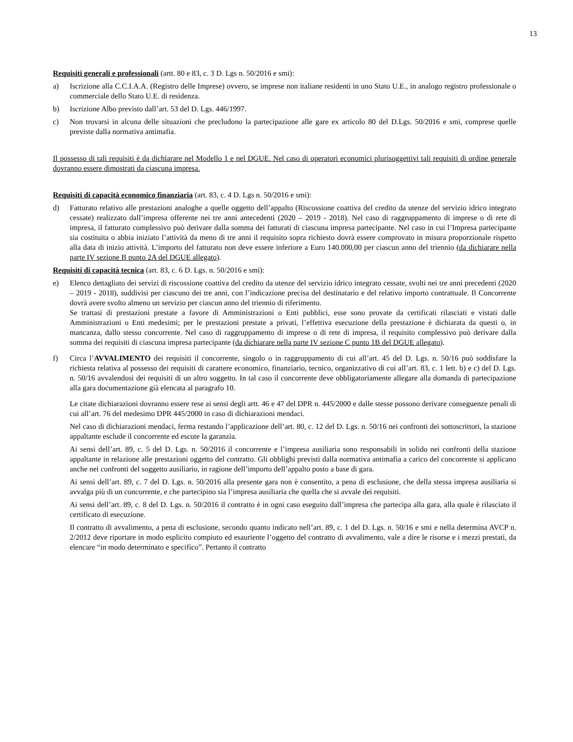13
Requisiti generali e professionali (artt. 80 e 83, c. 3 D. Lgs n. 50/2016 e smi):
a) Iscrizione alla C.C.I.A.A. (Registro delle Imprese) ovvero, se imprese non italiane residenti in uno Stato U.E., in analogo registro professionale o commerciale dello Stato U.E. di residenza.
b) Iscrizione Albo previsto dall’art. 53 del D. Lgs. 446/1997.
c) Non trovarsi in alcuna delle situazioni che precludono la partecipazione alle gare ex articolo 80 del D.Lgs. 50/2016 e smi, comprese quelle previste dalla normativa antimafia.
Il possesso di tali requisiti è da dichiarare nel Modello 1 e nel DGUE. Nel caso di operatori economici plurisoggettivi tali requisiti di ordine generale dovranno essere dimostrati da ciascuna impresa.
Requisiti di capacità economico finanziaria (art. 83, c. 4 D. Lgs n. 50/2016 e smi):
d) Fatturato relativo alle prestazioni analoghe a quelle oggetto dell’appalto (Riscossione coattiva del credito da utenze del servizio idrico integrato cessate) realizzato dall’impresa offerente nei tre anni antecedenti (2020 – 2019 - 2018). Nel caso di raggruppamento di imprese o di rete di impresa, il fatturato complessivo può derivare dalla somma dei fatturati di ciascuna impresa partecipante. Nel caso in cui l’Impresa partecipante sia costituita o abbia iniziato l’attività da meno di tre anni il requisito sopra richiesto dovrà essere comprovato in misura proporzionale rispetto alla data di inizio attività. L’importo del fatturato non deve essere inferiore a Euro 140.000,00 per ciascun anno del triennio (da dichiarare nella parte IV sezione B punto 2A del DGUE allegato).
Requisiti di capacità tecnica (art. 83, c. 6 D. Lgs. n. 50/2016 e smi):
e) Elenco dettagliato dei servizi di riscossione coattiva del credito da utenze del servizio idrico integrato cessate, svolti nei tre anni precedenti (2020 – 2019 - 2018), suddivisi per ciascuno dei tre anni, con l’indicazione precisa del destinatario e del relativo importo contrattuale. Il Concorrente dovrà avere svolto almeno un servizio per ciascun anno del triennio di riferimento.
Se trattasi di prestazioni prestate a favore di Amministrazioni o Enti pubblici, esse sono provate da certificati rilasciati e vistati dalle Amministrazioni o Enti medesimi; per le prestazioni prestate a privati, l’effettiva esecuzione della prestazione è dichiarata da questi o, in mancanza, dallo stesso concorrente. Nel caso di raggruppamento di imprese o di rete di impresa, il requisito complessivo può derivare dalla somma dei requisiti di ciascuna impresa partecipante (da dichiarare nella parte IV sezione C punto 1B del DGUE allegato).
f) Circa l’AVVALIMENTO dei requisiti il concorrente, singolo o in raggruppamento di cui all’art. 45 del D. Lgs. n. 50/16 può soddisfare la richiesta relativa al possesso dei requisiti di carattere economico, finanziario, tecnico, organizzativo di cui all’art. 83, c. 1 lett. b) e c) del D. Lgs. n. 50/16 avvalendosi dei requisiti di un altro soggetto. In tal caso il concorrente deve obbligatoriamente allegare alla domanda di partecipazione alla gara documentazione già elencata al paragrafo 10.
Le citate dichiarazioni dovranno essere rese ai sensi degli artt. 46 e 47 del DPR n. 445/2000 e dalle stesse possono derivare conseguenze penali di cui all’art. 76 del medesimo DPR 445/2000 in caso di dichiarazioni mendaci.
Nel caso di dichiarazioni mendaci, ferma restando l’applicazione dell’art. 80, c. 12 del D. Lgs. n. 50/16 nei confronti dei sottoscrittori, la stazione appaltante esclude il concorrente ed escute la garanzia.
Ai sensi dell’art. 89, c. 5 del D. Lgs. n. 50/2016 il concorrente e l’impresa ausiliaria sono responsabili in solido nei confronti della stazione appaltante in relazione alle prestazioni oggetto del contratto. Gli obblighi previsti dalla normativa antimafia a carico del concorrente si applicano anche nei confronti del soggetto ausiliario, in ragione dell’importo dell’appalto posto a base di gara.
Ai sensi dell’art. 89, c. 7 del D. Lgs. n. 50/2016 alla presente gara non è consentito, a pena di esclusione, che della stessa impresa ausiliaria si avvalga più di un concorrente, e che partecipino sia l’impresa ausiliaria che quella che si avvale dei requisiti.
Ai sensi dell’art. 89, c. 8 del D. Lgs. n. 50/2016 il contratto è in ogni caso eseguito dall’impresa che partecipa alla gara, alla quale è rilasciato il certificato di esecuzione.
Il contratto di avvalimento, a pena di esclusione, secondo quanto indicato nell’art. 89, c. 1 del D. Lgs. n. 50/16 e smi e nella determina AVCP n. 2/2012 deve riportare in modo esplicito compiuto ed esauriente l’oggetto del contratto di avvalimento, vale a dire le risorse e i mezzi prestati, da elencare “in modo determinato e specifico”. Pertanto il contratto